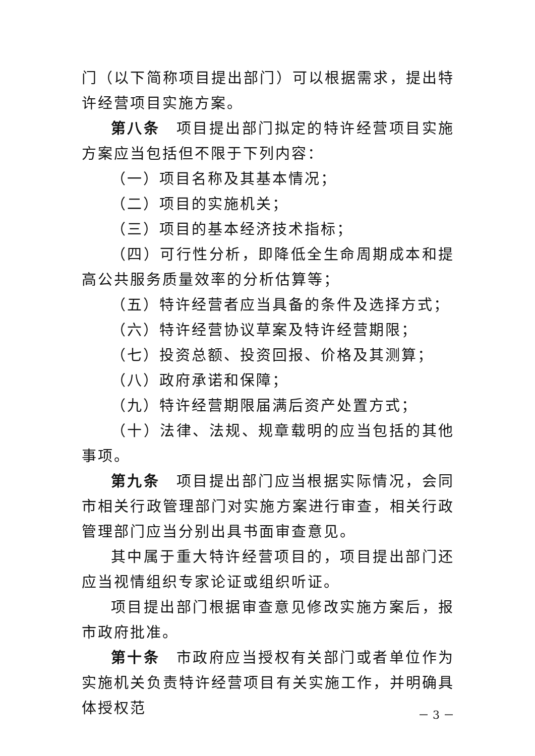门（以下简称项目提出部门）可以根据需求，提出特许经营项目实施方案。
第八条　项目提出部门拟定的特许经营项目实施方案应当包括但不限于下列内容：
（一）项目名称及其基本情况；
（二）项目的实施机关；
（三）项目的基本经济技术指标；
（四）可行性分析，即降低全生命周期成本和提高公共服务质量效率的分析估算等；
（五）特许经营者应当具备的条件及选择方式；
（六）特许经营协议草案及特许经营期限；
（七）投资总额、投资回报、价格及其测算；
（八）政府承诺和保障；
（九）特许经营期限届满后资产处置方式；
（十）法律、法规、规章载明的应当包括的其他事项。
第九条　项目提出部门应当根据实际情况，会同市相关行政管理部门对实施方案进行审查，相关行政管理部门应当分别出具书面审查意见。
其中属于重大特许经营项目的，项目提出部门还应当视情组织专家论证或组织听证。
项目提出部门根据审查意见修改实施方案后，报市政府批准。
第十条　市政府应当授权有关部门或者单位作为实施机关负责特许经营项目有关实施工作，并明确具体授权范
－ 3 －